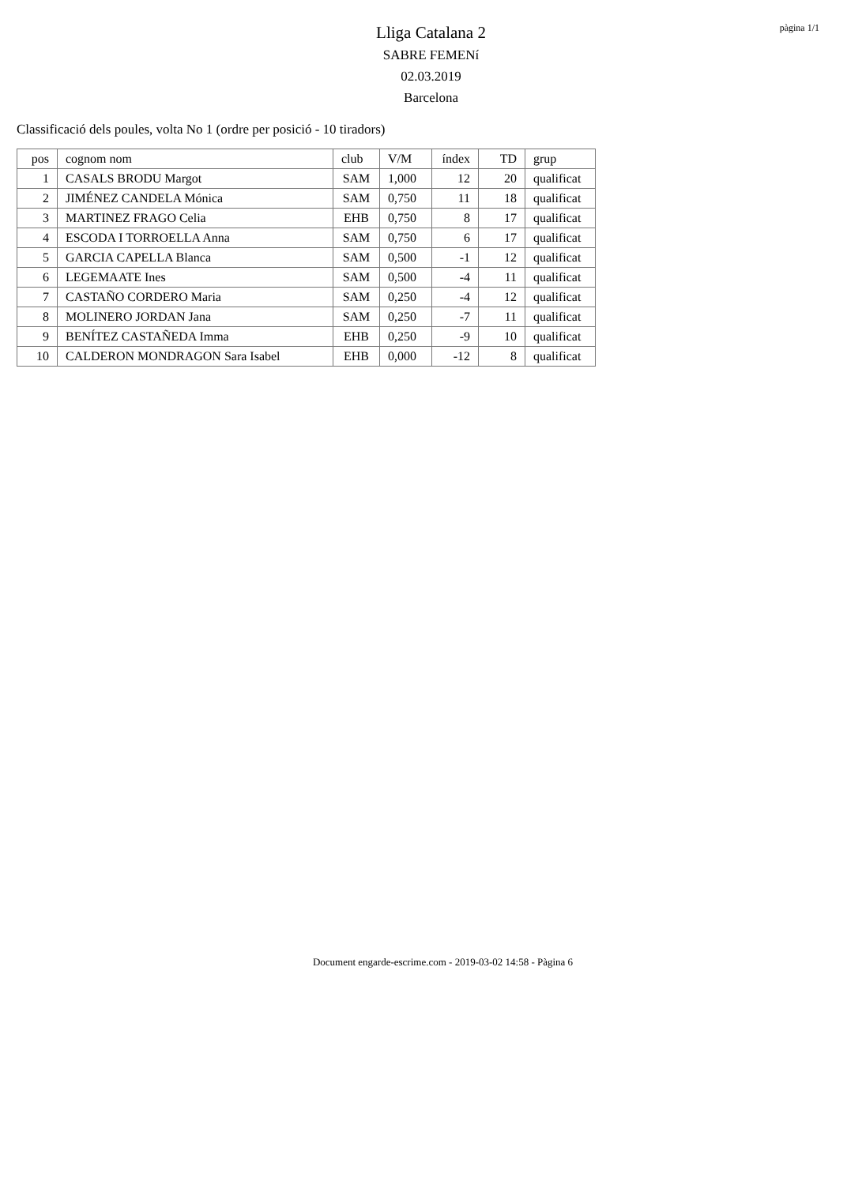pàgina 1/1
Lliga Catalana 2
SABRE FEMENí
02.03.2019
Barcelona
Classificació dels poules, volta No 1 (ordre per posició - 10 tiradors)
| pos | cognom nom | club | V/M | índex | TD | grup |
| --- | --- | --- | --- | --- | --- | --- |
| 1 | CASALS BRODU Margot | SAM | 1,000 | 12 | 20 | qualificat |
| 2 | JIMÉNEZ CANDELA Mónica | SAM | 0,750 | 11 | 18 | qualificat |
| 3 | MARTINEZ FRAGO Celia | EHB | 0,750 | 8 | 17 | qualificat |
| 4 | ESCODA I TORROELLA Anna | SAM | 0,750 | 6 | 17 | qualificat |
| 5 | GARCIA CAPELLA Blanca | SAM | 0,500 | -1 | 12 | qualificat |
| 6 | LEGEMAATE Ines | SAM | 0,500 | -4 | 11 | qualificat |
| 7 | CASTAÑO CORDERO Maria | SAM | 0,250 | -4 | 12 | qualificat |
| 8 | MOLINERO JORDAN Jana | SAM | 0,250 | -7 | 11 | qualificat |
| 9 | BENÍTEZ CASTAÑEDA Imma | EHB | 0,250 | -9 | 10 | qualificat |
| 10 | CALDERON MONDRAGON Sara Isabel | EHB | 0,000 | -12 | 8 | qualificat |
Document engarde-escrime.com - 2019-03-02 14:58 - Pàgina 6